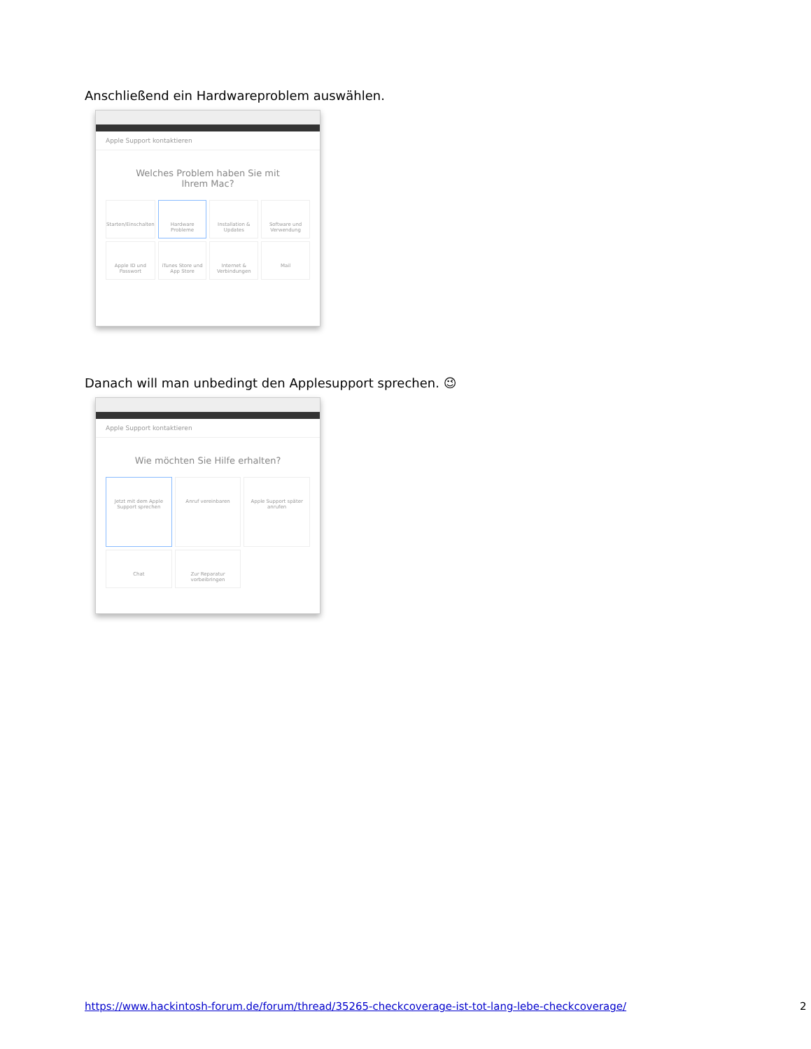Anschließend ein Hardwareproblem auswählen.
Apple Support kontaktieren
Welches Problem haben Sie mit Ihrem Mac?
Starten/Einschalten
Hardware Probleme
Installation & Updates
Software und Verwendung
Apple ID und Passwort
iTunes Store und App Store
Internet & Verbindungen
Mail
Danach will man unbedingt den Applesupport sprechen. 😉
Apple Support kontaktieren
Wie möchten Sie Hilfe erhalten?
Jetzt mit dem Apple Support sprechen
Anruf vereinbaren
Apple Support später anrufen
Chat
Zur Reparatur vorbeibringen
https://www.hackintosh-forum.de/forum/thread/35265-checkcoverage-ist-tot-lang-lebe-checkcoverage/ 2